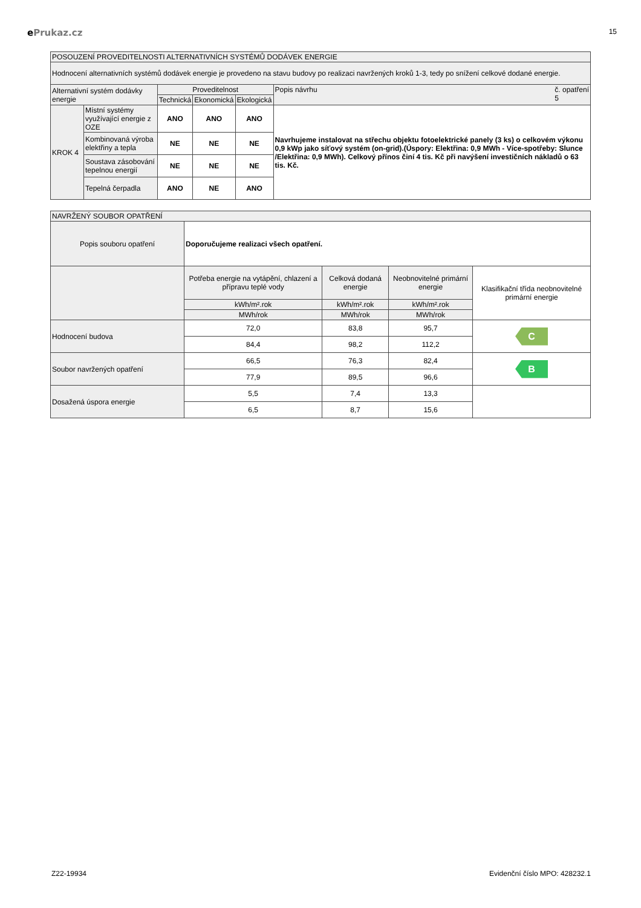ePrukaz.cz
15
| POSOUZENÍ PROVEDITELNOSTI ALTERNATIVNÍCH SYSTÉMŮ DODÁVEK ENERGIE | | | | | |
| Hodnocení alternativních systémů dodávek energie je provedeno na stavu budovy po realizaci navržených kroků 1-3, tedy po snížení celkové dodané energie. | | | | | |
| Alternativní systém dodávky energie | | Proveditelnost | | | Popis návrhu č. opatření 5 |
| | | Technická | Ekonomická | Ekologická | |
| KROK 4 | Místní systémy využívající energie z OZE | ANO | ANO | ANO | Navrhujeme instalovat na střechu objektu fotoelektrické panely (3 ks) o celkovém výkonu 0,9 kWp jako síťový systém (on-grid).(Úspory: Elektřina: 0,9 MWh - Více-spotřeby: Slunce /Elektřina: 0,9 MWh). Celkový přínos činí 4 tis. Kč při navýšení investičních nákladů o 63 tis. Kč. |
| | Kombinovaná výroba elektřiny a tepla | NE | NE | NE | |
| | Soustava zásobování tepelnou energií | NE | NE | NE | |
| | Tepelná čerpadla | ANO | NE | ANO | |
| NAVRŽENÝ SOUBOR OPATŘENÍ | | | | |
| Popis souboru opatření | Doporučujeme realizaci všech opatření. | | | |
| | Potřeba energie na vytápění, chlazení a přípravu teplé vody | Celková dodaná energie | Neobnovitelné primární energie | Klasifikační třída neobnovitelné primární energie |
| | kWh/m².rok | kWh/m².rok | kWh/m².rok | |
| | MWh/rok | MWh/rok | MWh/rok | |
| Hodnocení budova | 72,0 | 83,8 | 95,7 | C |
| | 84,4 | 98,2 | 112,2 | |
| Soubor navržených opatření | 66,5 | 76,3 | 82,4 | B |
| | 77,9 | 89,5 | 96,6 | |
| Dosažená úspora energie | 5,5 | 7,4 | 13,3 | |
| | 6,5 | 8,7 | 15,6 | |
Z22-19934 Evidenční číslo MPO: 428232.1